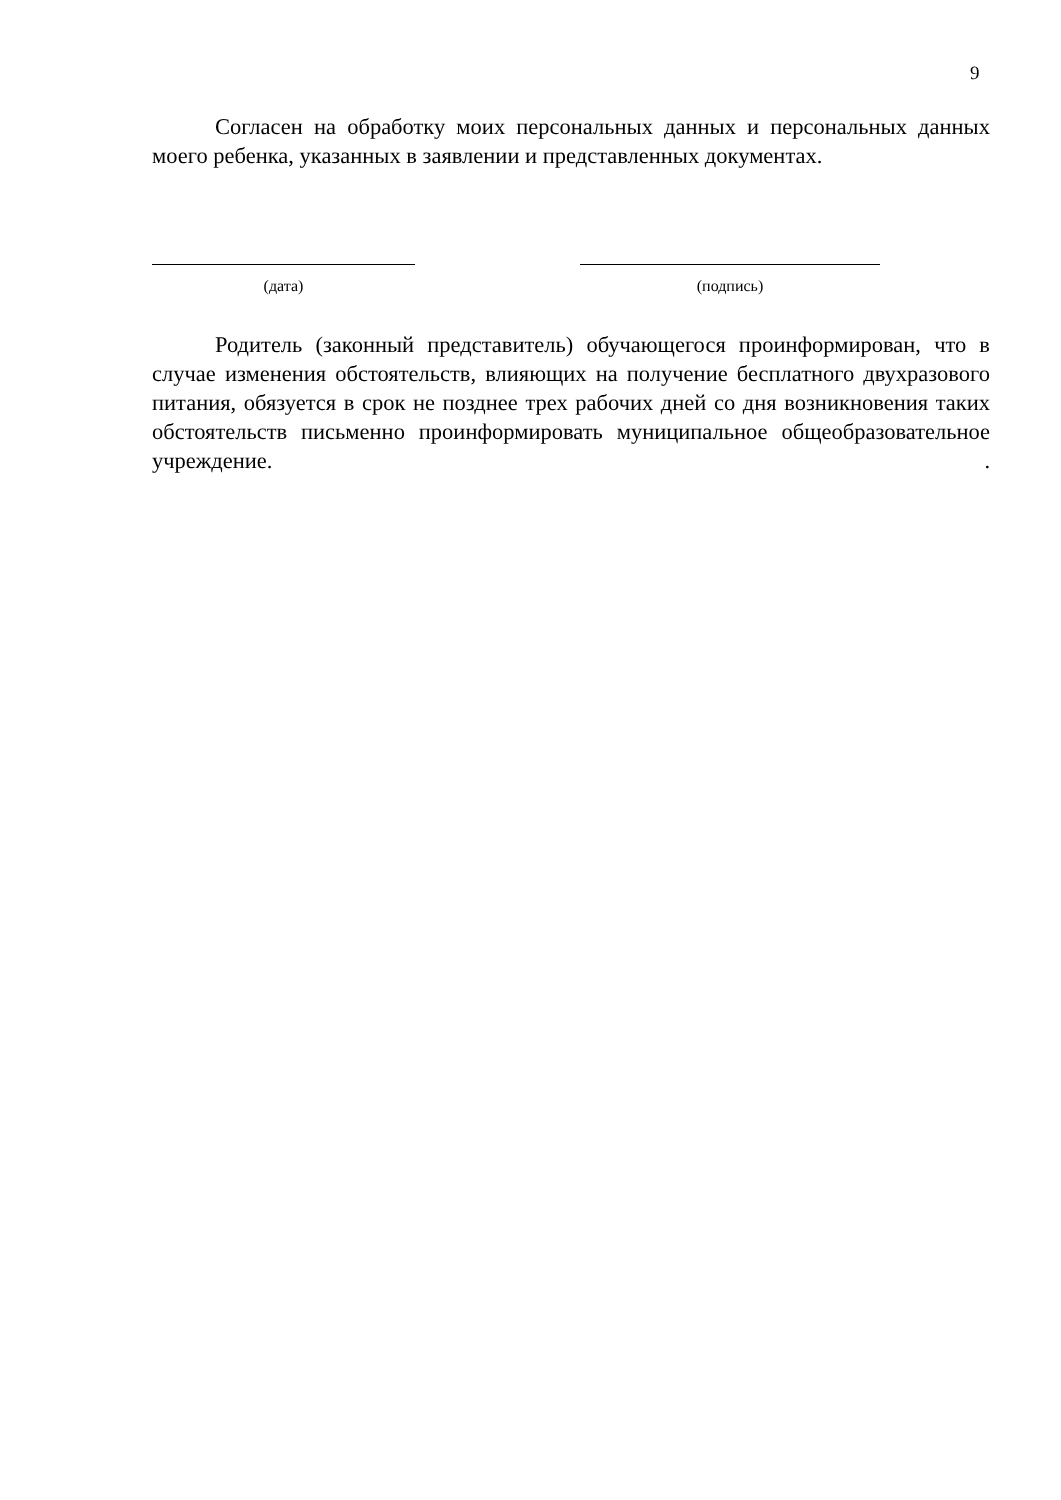9
Согласен на обработку моих персональных данных и персональных данных моего ребенка, указанных в заявлении и представленных документах.
(дата) (подпись)
Родитель (законный представитель) обучающегося проинформирован, что в случае изменения обстоятельств, влияющих на получение бесплатного двухразового питания, обязуется в срок не позднее трех рабочих дней со дня возникновения таких обстоятельств письменно проинформировать муниципальное общеобразовательное учреждение. .